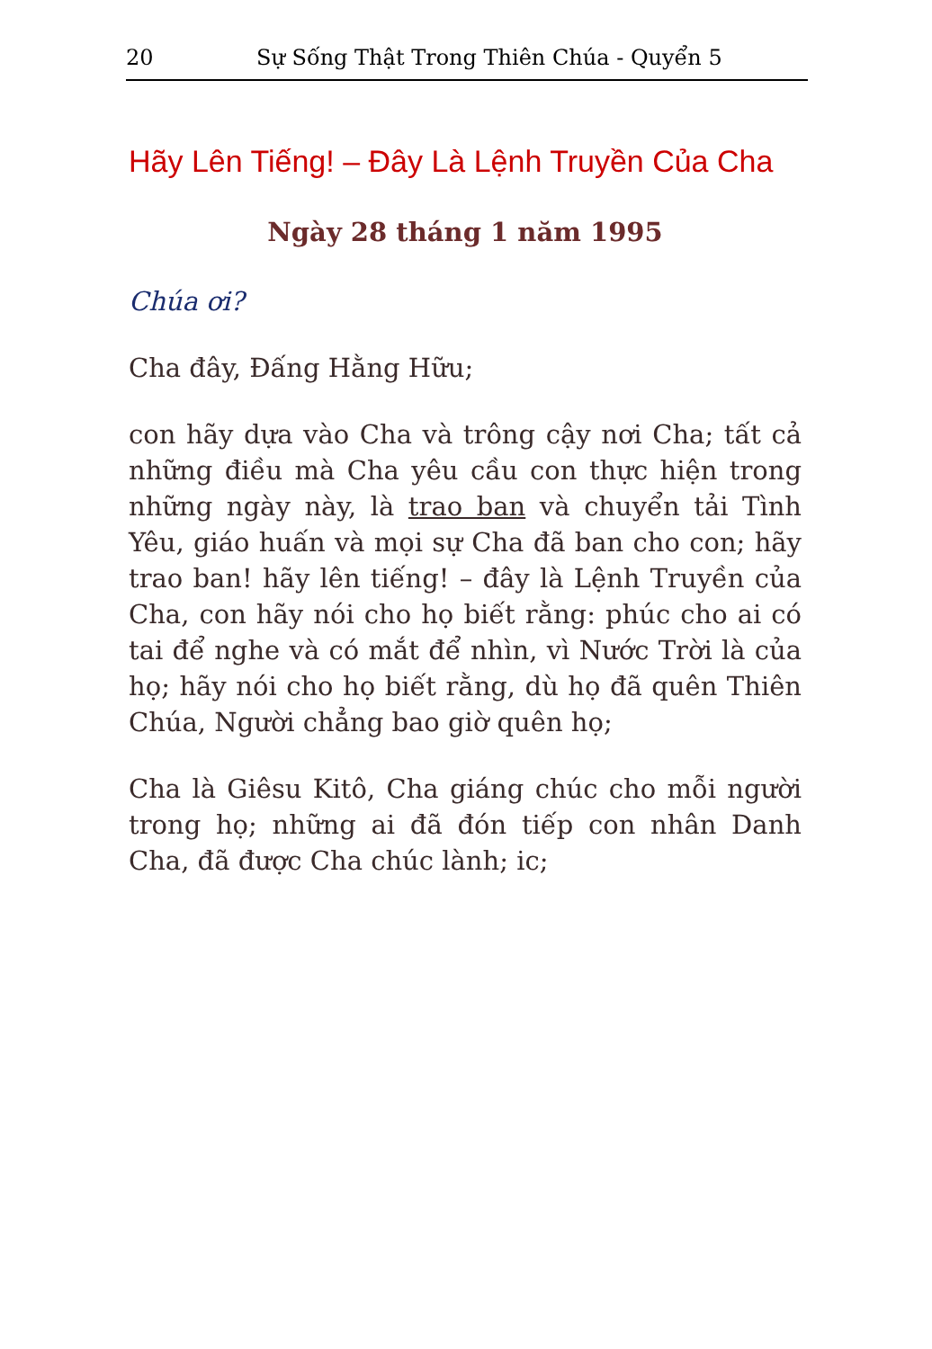20 Sự Sống Thật Trong Thiên Chúa - Quyển 5
Hãy Lên Tiếng! – Đây Là Lệnh Truyền Của Cha
Ngày 28 tháng 1 năm 1995
Chúa ơi?
Cha đây, Đấng Hằng Hữu;
con hãy dựa vào Cha và trông cậy nơi Cha; tất cả những điều mà Cha yêu cầu con thực hiện trong những ngày này, là trao ban và chuyển tải Tình Yêu, giáo huấn và mọi sự Cha đã ban cho con; hãy trao ban! hãy lên tiếng! – đây là Lệnh Truyền của Cha, con hãy nói cho họ biết rằng: phúc cho ai có tai để nghe và có mắt để nhìn, vì Nước Trời là của họ; hãy nói cho họ biết rằng, dù họ đã quên Thiên Chúa, Người chẳng bao giờ quên họ;
Cha là Giêsu Kitô, Cha giáng chúc cho mỗi người trong họ; những ai đã đón tiếp con nhân Danh Cha, đã được Cha chúc lành; ic;